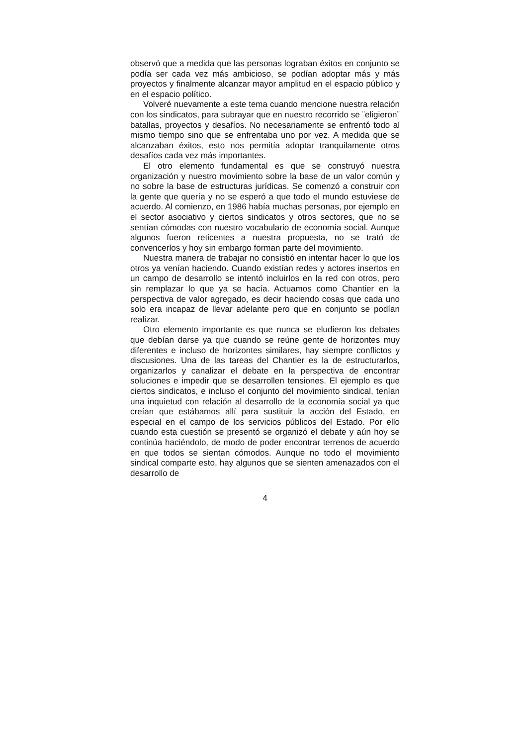observó que a medida que las personas lograban éxitos en conjunto se podía ser cada vez más ambicioso, se podían adoptar más y más proyectos y finalmente alcanzar mayor amplitud en el espacio público y en el espacio político.
Volveré nuevamente a este tema cuando mencione nuestra relación con los sindicatos, para subrayar que en nuestro recorrido se ¨eligieron¨ batallas, proyectos y desafíos. No necesariamente se enfrentó todo al mismo tiempo sino que se enfrentaba uno por vez. A medida que se alcanzaban éxitos, esto nos permitía adoptar tranquilamente otros desafíos cada vez más importantes.
El otro elemento fundamental es que se construyó nuestra organización y nuestro movimiento sobre la base de un valor común y no sobre la base de estructuras jurídicas. Se comenzó a construir con la gente que quería y no se esperó a que todo el mundo estuviese de acuerdo. Al comienzo, en 1986 había muchas personas, por ejemplo en el sector asociativo y ciertos sindicatos y otros sectores, que no se sentían cómodas con nuestro vocabulario de economía social. Aunque algunos fueron reticentes a nuestra propuesta, no se trató de convencerlos y hoy sin embargo forman parte del movimiento.
Nuestra manera de trabajar no consistió en intentar hacer lo que los otros ya venían haciendo. Cuando existían redes y actores insertos en un campo de desarrollo se intentó incluirlos en la red con otros, pero sin remplazar lo que ya se hacía. Actuamos como Chantier en la perspectiva de valor agregado, es decir haciendo cosas que cada uno solo era incapaz de llevar adelante pero que en conjunto se podían realizar.
Otro elemento importante es que nunca se eludieron los debates que debían darse ya que cuando se reúne gente de horizontes muy diferentes e incluso de horizontes similares, hay siempre conflictos y discusiones. Una de las tareas del Chantier es la de estructurarlos, organizarlos y canalizar el debate en la perspectiva de encontrar soluciones e impedir que se desarrollen tensiones. El ejemplo es que ciertos sindicatos, e incluso el conjunto del movimiento sindical, tenían una inquietud con relación al desarrollo de la economía social ya que creían que estábamos allí para sustituir la acción del Estado, en especial en el campo de los servicios públicos del Estado. Por ello cuando esta cuestión se presentó se organizó el debate y aún hoy se continúa haciéndolo, de modo de poder encontrar terrenos de acuerdo en que todos se sientan cómodos. Aunque no todo el movimiento sindical comparte esto, hay algunos que se sienten amenazados con el desarrollo de
4